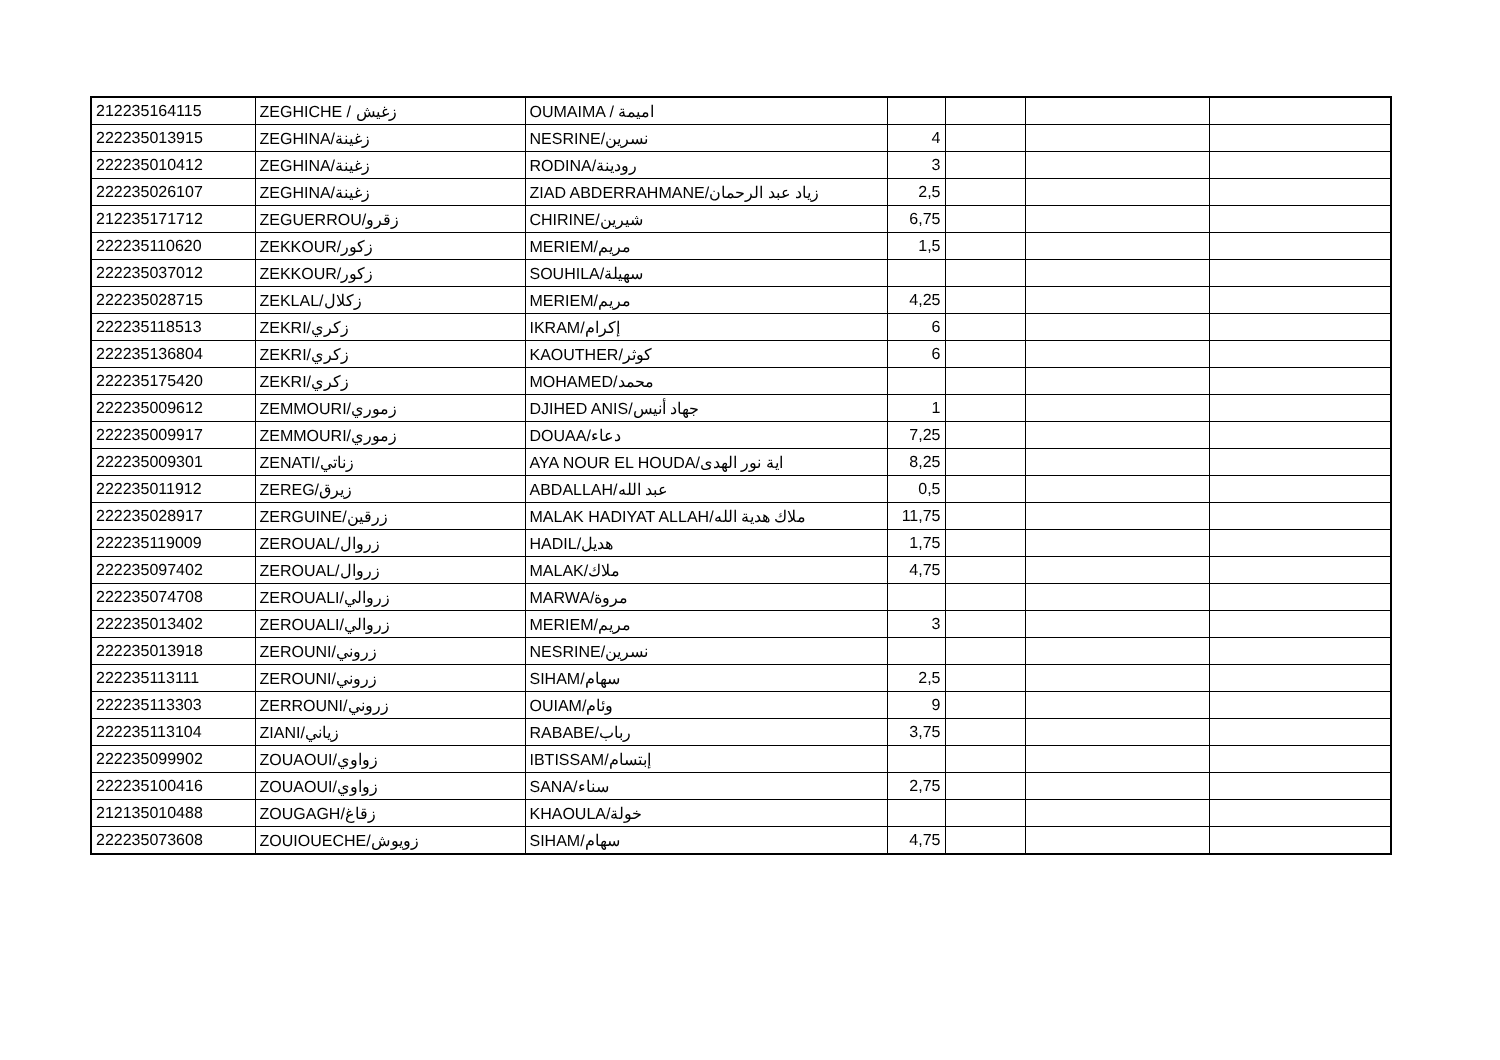| 212235164115 | ZEGHICHE / زغيش | OUMAIMA / اميمة | | | | |
| 222235013915 | ZEGHINA/زغينة | NESRINE/نسرين | 4 | | | |
| 222235010412 | ZEGHINA/زغينة | RODINA/رودينة | 3 | | | |
| 222235026107 | ZEGHINA/زغينة | ZIAD ABDERRAHMANE/زياد عبد الرحمان | 2,5 | | | |
| 212235171712 | ZEGUERROU/زقرو | CHIRINE/شيرين | 6,75 | | | |
| 222235110620 | ZEKKOUR/زكور | MERIEM/مريم | 1,5 | | | |
| 222235037012 | ZEKKOUR/زكور | SOUHILA/سهيلة | | | | |
| 222235028715 | ZEKLAL/زكلال | MERIEM/مريم | 4,25 | | | |
| 222235118513 | ZEKRI/زكري | IKRAM/إكرام | 6 | | | |
| 222235136804 | ZEKRI/زكري | KAOUTHER/كوثر | 6 | | | |
| 222235175420 | ZEKRI/زكري | MOHAMED/محمد | | | | |
| 222235009612 | ZEMMOURI/زموري | DJIHED ANIS/جهاد أنيس | 1 | | | |
| 222235009917 | ZEMMOURI/زموري | DOUAA/دعاء | 7,25 | | | |
| 222235009301 | ZENATI/زناتي | AYA NOUR EL HOUDA/اية نور الهدى | 8,25 | | | |
| 222235011912 | ZEREG/زيرق | ABDALLAH/عبد الله | 0,5 | | | |
| 222235028917 | ZERGUINE/زرقين | MALAK HADIYAT ALLAH/ملاك هدية الله | 11,75 | | | |
| 222235119009 | ZEROUAL/زروال | HADIL/هديل | 1,75 | | | |
| 222235097402 | ZEROUAL/زروال | MALAK/ملاك | 4,75 | | | |
| 222235074708 | ZEROUALI/زروالي | MARWA/مروة | | | | |
| 222235013402 | ZEROUALI/زروالي | MERIEM/مريم | 3 | | | |
| 222235013918 | ZEROUNI/زروني | NESRINE/نسرين | | | | |
| 222235113111 | ZEROUNI/زروني | SIHAM/سهام | 2,5 | | | |
| 222235113303 | ZERROUNI/زروني | OUIAM/وئام | 9 | | | |
| 222235113104 | ZIANI/زياني | RABABE/رباب | 3,75 | | | |
| 222235099902 | ZOUAOUI/زواوي | IBTISSAM/إبتسام | | | | |
| 222235100416 | ZOUAOUI/زواوي | SANA/سناء | 2,75 | | | |
| 212135010488 | ZOUGAGH/زقاغ | KHAOULA/خولة | | | | |
| 222235073608 | ZOUIOUECHE/زويوش | SIHAM/سهام | 4,75 | | | |